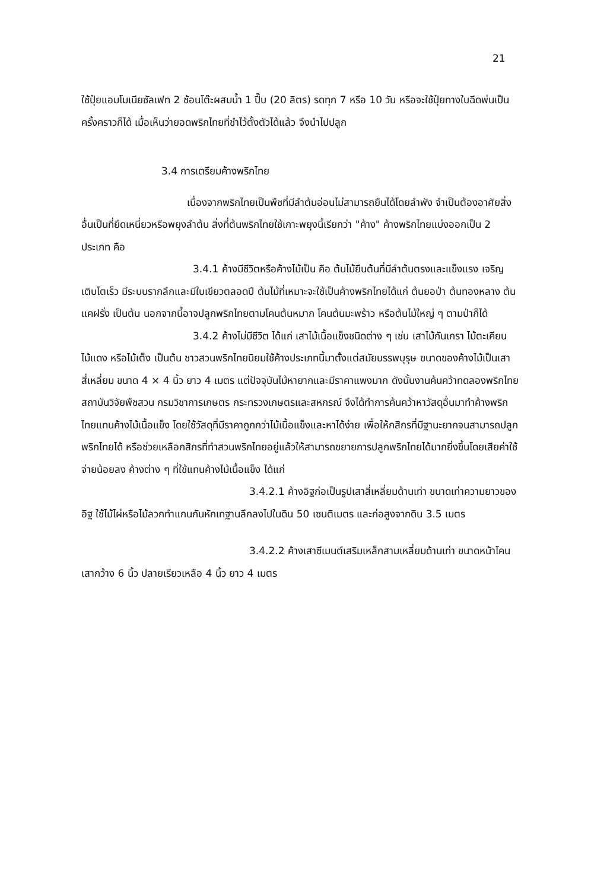21
ใช้ปุ๋ยแอมโมเนียซัลเฟท 2 ช้อนโต๊ะผสมน้ำ 1 ปี๊บ (20 ลิตร) รดทุก 7 หรือ 10 วัน หรือจะใช้ปุ๋ยทางใบฉีดพ่นเป็นครั้งคราวก็ได้ เมื่อเห็นว่ายอดพริกไทยที่ชำไว้ตั้งตัวได้แล้ว จึงนำไปปลูก
3.4 การเตรียมค้างพริกไทย
เนื่องจากพริกไทยเป็นพืชที่มีลำต้นอ่อนไม่สามารถยืนได้โดยลำพัง จำเป็นต้องอาศัยสิ่งอื่นเป็นที่ยึดเหนี่ยวหรือพยุงลำต้น สิ่งที่ต้นพริกไทยใช้เกาะพยุงนี้เรียกว่า "ค้าง" ค้างพริกไทยแบ่งออกเป็น 2 ประเภท คือ
3.4.1 ค้างมีชีวิตหรือค้างไม้เป็น คือ ต้นไม้ยืนต้นที่มีลำต้นตรงและแข็งแรง เจริญเติบโตเร็ว มีระบบรากลึกและมีใบเขียวตลอดปี ต้นไม้ที่เหมาะจะใช้เป็นค้างพริกไทยได้แก่ ต้นยอป่า ต้นทองหลาง ต้นแคฝรั่ง เป็นต้น นอกจากนี้อาจปลูกพริกไทยตามโคนต้นหมาก โคนต้นมะพร้าว หรือต้นไม้ใหญ่ ๆ ตามป่าก็ได้
3.4.2 ค้างไม่มีชีวิต ได้แก่ เสาไม้เนื้อแข็งชนิดต่าง ๆ เช่น เสาไม้กันเกรา ไม้ตะเคียน ไม้แดง หรือไม้เต็ง เป็นต้น ชาวสวนพริกไทยนิยมใช้ค้างประเภทนี้มาตั้งแต่สมัยบรรพบุรุษ ขนาดของค้างไม้เป็นเสาสี่เหลี่ยม ขนาด 4 × 4 นิ้ว ยาว 4 เมตร แต่ปัจจุบันไม้หายากและมีราคาแพงมาก ดังนั้นงานค้นคว้าทดลองพริกไทย สถาบันวิจัยพืชสวน กรมวิชาการเกษตร กระทรวงเกษตรและสหกรณ์ จึงได้ทำการค้นคว้าหาวัสดุอื่นมาทำค้างพริกไทยแทนค้างไม้เนื้อแข็ง โดยใช้วัสดุที่มีราคาถูกกว่าไม้เนื้อแข็งและหาได้ง่าย เพื่อให้กสิกรที่มีฐานะยากจนสามารถปลูกพริกไทยได้ หรือช่วยเหลือกสิกรที่ทำสวนพริกไทยอยู่แล้วให้สามารถขยายการปลูกพริกไทยได้มากยิ่งขึ้นโดยเสียค่าใช้จ่ายน้อยลง ค้างต่าง ๆ ที่ใช้แทนค้างไม้เนื้อแข็ง ได้แก่
3.4.2.1 ค้างอิฐก่อเป็นรูปเสาสี่เหลี่ยมด้านเท่า ขนาดเท่าความยาวของอิฐ ใช้ไม้ไผ่หรือไม้ลวกทำแกนกันหักเทฐานลึกลงไปในดิน 50 เซนติเมตร และก่อสูงจากดิน 3.5 เมตร
3.4.2.2 ค้างเสาซีเมนต์เสริมเหล็กสามเหลี่ยมด้านเท่า ขนาดหน้าโคนเสากว้าง 6 นิ้ว ปลายเรียวเหลือ 4 นิ้ว ยาว 4 เมตร